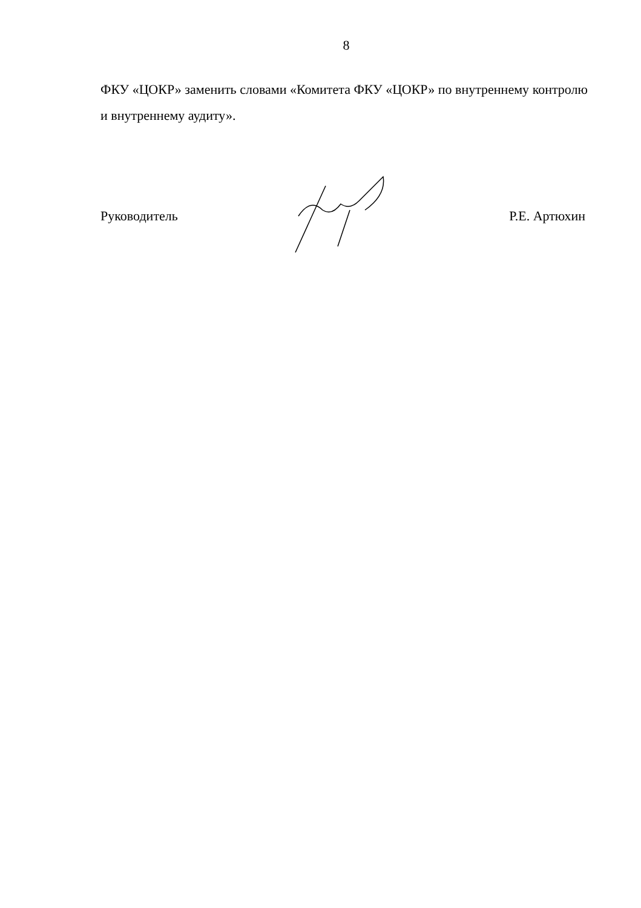8
ФКУ «ЦОКР» заменить словами «Комитета ФКУ «ЦОКР» по внутреннему контролю и внутреннему аудиту».
Руководитель Р.Е. Артюхин